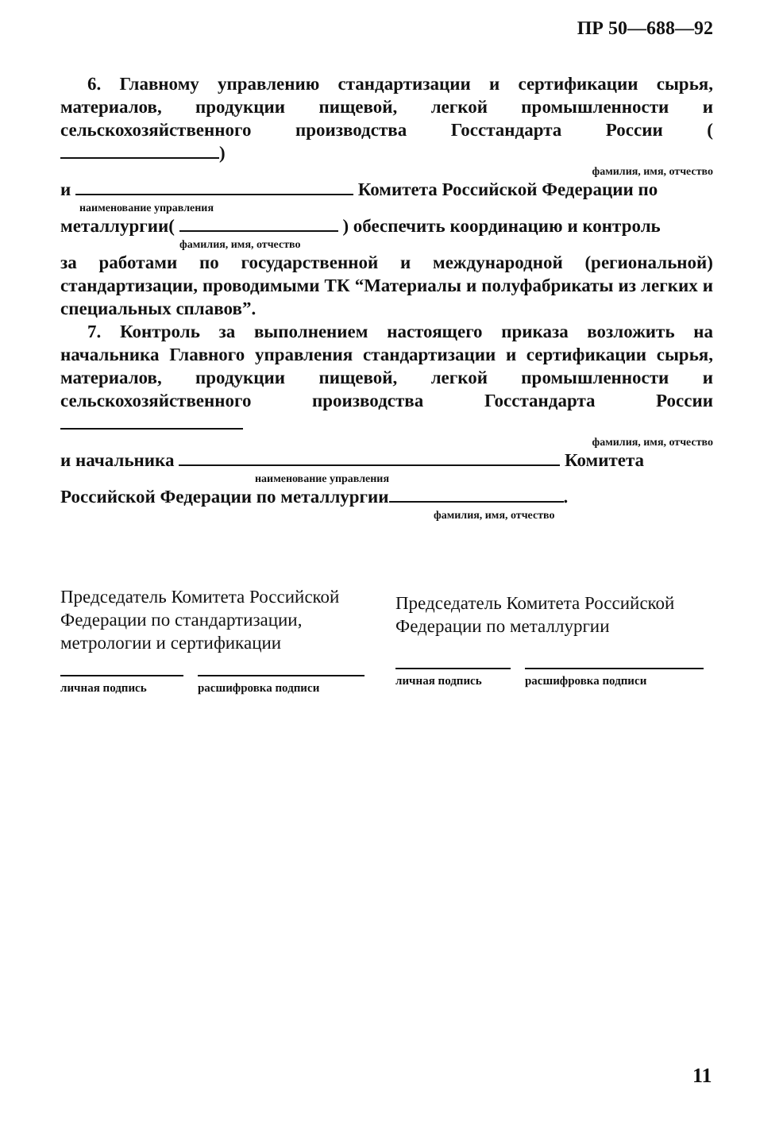ПР 50—688—92
6. Главному управлению стандартизации и сертификации сырья, материалов, продукции пищевой, легкой промышленности и сельскохозяйственного производства Госстандарта России ( )
фамилия, имя, отчество
и Комитета Российской Федерации по
наименование управления
металлургии( ) обеспечить координацию и контроль
фамилия, имя, отчество
за работами по государственной и международной (региональной) стандартизации, проводимыми ТК “Материалы и полуфабрикаты из легких и специальных сплавов”.
7. Контроль за выполнением настоящего приказа возложить на начальника Главного управления стандартизации и сертификации сырья, материалов, продукции пищевой, легкой промышленности и сельскохозяйственного производства Госстандарта России
фамилия, имя, отчество
и начальника Комитета
наименование управления
Российской Федерации по металлургии .
фамилия, имя, отчество
Председатель Комитета Российской Федерации по стандартизации, метрологии и сертификации
личная подпись расшифровка подписи
Председатель Комитета Российской Федерации по металлургии
личная подпись расшифровка подписи
11